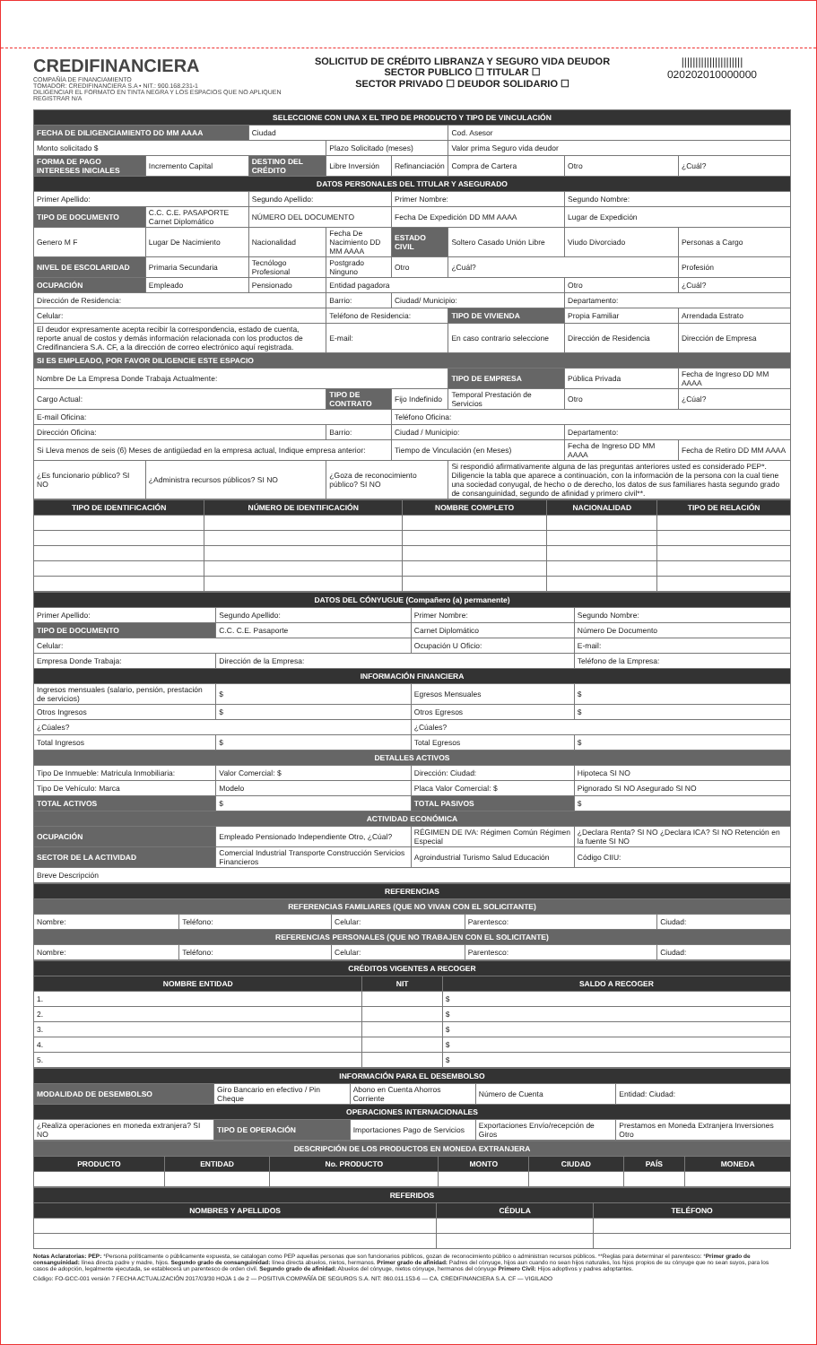CREDIFINANCIERA
COMPAÑÍA DE FINANCIAMIENTO
TOMADOR: CREDIFINANCIERA S.A • NIT.: 900.168.231-1
DILIGENCIAR EL FORMATO EN TINTA NEGRA Y LOS ESPACIOS QUE NO APLIQUEN REGISTRAR N/A
SOLICITUD DE CRÉDITO LIBRANZA Y SEGURO VIDA DEUDOR
SECTOR PUBLICO ☐ TITULAR ☐
SECTOR PRIVADO ☐ DEUDOR SOLIDARIO ☐
||||||||||||||||||||||
020202010000000
| SELECCIONE CON UNA X EL TIPO DE PRODUCTO Y TIPO DE VINCULACIÓN | | | | | | | |
| --- | --- | --- | --- | --- | --- | --- | --- |
| FECHA DE DILIGENCIAMIENTO DD MM AAAA | | Ciudad | | | Cod. Asesor | | |
| Monto solicitado $ | | | Plazo Solicitado (meses) | | Valor prima Seguro vida deudor | | |
| FORMA DE PAGO INTERESES INICIALES | Incremento Capital | DESTINO DEL CRÉDITO | Libre Inversión | Refinanciación | Compra de Cartera | Otro | ¿Cuál? |
| DATOS PERSONALES DEL TITULAR Y ASEGURADO | | | | | | | |
| Primer Apellido: | | Segundo Apellido: | | Primer Nombre: | | Segundo Nombre: | |
| TIPO DE DOCUMENTO | C.C. C.E. PASAPORTE Carnet Diplomático | NÚMERO DEL DOCUMENTO | | Fecha De Expedición DD MM AAAA | | Lugar de Expedición | |
| Genero M F | Lugar De Nacimiento | Nacionalidad | Fecha De Nacimiento DD MM AAAA | ESTADO CIVIL | Soltero Casado Unión Libre | Viudo Divorciado | Personas a Cargo |
| NIVEL DE ESCOLARIDAD | Primaria Secundaria | Tecnólogo Profesional | Postgrado Ninguno | Otro | ¿Cuál? | | Profesión |
| OCUPACIÓN | Empleado | Pensionado | Entidad pagadora | | | Otro | ¿Cuál? |
| Dirección de Residencia: | | | Barrio: | Ciudad/ Municipio: | | Departamento: | |
| Celular: | | | Teléfono de Residencia: | | TIPO DE VIVIENDA | Propia Familiar | Arrendada Estrato |
| El deudor expresamente acepta recibir la correspondencia, estado de cuenta, reporte anual de costos y demás información relacionada con los productos de Credifinanciera S.A. CF, a la dirección de correo electrónico aquí registrada. | | | E-mail: | | En caso contrario seleccione | Dirección de Residencia | Dirección de Empresa |
| SI ES EMPLEADO, POR FAVOR DILIGENCIE ESTE ESPACIO | | | | | | | |
| Nombre De La Empresa Donde Trabaja Actualmente: | | | | | TIPO DE EMPRESA | Pública Privada | Fecha de Ingreso DD MM AAAA |
| Cargo Actual: | | | TIPO DE CONTRATO | Fijo Indefinido | Temporal Prestación de Servicios | Otro | ¿Cúal? |
| E-mail Oficina: | | | | Teléfono Oficina: | | | |
| Dirección Oficina: | | | Barrio: | Ciudad / Municipio: | | Departamento: | |
| Si Lleva menos de seis (6) Meses de antigüedad en la empresa actual, Indique empresa anterior: | | | | Tiempo de Vinculación (en Meses) | | Fecha de Ingreso DD MM AAAA | Fecha de Retiro DD MM AAAA |
| ¿Es funcionario público? SI NO | ¿Administra recursos públicos? SI NO | | ¿Goza de reconocimiento público? SI NO | | Si respondió afirmativamente alguna de las preguntas anteriores usted es considerado PEP*. Diligencie la tabla que aparece a continuación, con la información de la persona con la cual tiene una sociedad conyugal, de hecho o de derecho, los datos de sus familiares hasta segundo grado de consanguinidad, segundo de afinidad y primero civil**. | | |
| TIPO DE IDENTIFICACIÓN | NÚMERO DE IDENTIFICACIÓN | NOMBRE COMPLETO | NACIONALIDAD | TIPO DE RELACIÓN |
| --- | --- | --- | --- | --- |
| DATOS DEL CÓNYUGUE (Compañero (a) permanente) | | | |
| --- | --- | --- | --- |
| Primer Apellido: | Segundo Apellido: | Primer Nombre: | Segundo Nombre: |
| TIPO DE DOCUMENTO | C.C. C.E. Pasaporte | Carnet Diplomático | Número De Documento |
| Celular: | | Ocupación U Oficio: | E-mail: |
| Empresa Donde Trabaja: | Dirección de la Empresa: | | Teléfono de la Empresa: |
| INFORMACIÓN FINANCIERA | | | |
| Ingresos mensuales (salario, pensión, prestación de servicios) | $ | Egresos Mensuales | $ |
| Otros Ingresos | $ | Otros Egresos | $ |
| ¿Cúales? | | ¿Cúales? | |
| Total Ingresos | $ | Total Egresos | $ |
| DETALLES ACTIVOS | | | |
| Tipo De Inmueble: Matricula Inmobiliaria: | Valor Comercial: $ | Dirección: Ciudad: | Hipoteca SI NO |
| Tipo De Vehículo: Marca | Modelo | Placa Valor Comercial: $ | Pignorado SI NO Asegurado SI NO |
| TOTAL ACTIVOS | $ | TOTAL PASIVOS | $ |
| ACTIVIDAD ECONÓMICA | | | |
| OCUPACIÓN | Empleado Pensionado Independiente Otro, ¿Cúal? | RÉGIMEN DE IVA: Régimen Común Régimen Especial | ¿Declara Renta? SI NO ¿Declara ICA? SI NO Retención en la fuente SI NO |
| SECTOR DE LA ACTIVIDAD | Comercial Industrial Transporte Construcción Servicios Financieros | Agroindustrial Turismo Salud Educación | Código CIIU: |
| Breve Descripción | | | |
| REFERENCIAS | | | | |
| --- | --- | --- | --- | --- |
| REFERENCIAS FAMILIARES (QUE NO VIVAN CON EL SOLICITANTE) | | | | |
| Nombre: | Teléfono: | Celular: | Parentesco: | Ciudad: |
| REFERENCIAS PERSONALES (QUE NO TRABAJEN CON EL SOLICITANTE) | | | | |
| Nombre: | Teléfono: | Celular: | Parentesco: | Ciudad: |
| CRÉDITOS VIGENTES A RECOGER | | |
| --- | --- | --- |
| NOMBRE ENTIDAD | NIT | SALDO A RECOGER |
| 1. | | $ |
| 2. | | $ |
| 3. | | $ |
| 4. | | $ |
| 5. | | $ |
| INFORMACIÓN PARA EL DESEMBOLSO | | | | |
| --- | --- | --- | --- | --- |
| MODALIDAD DE DESEMBOLSO | Giro Bancario en efectivo / Pin Cheque | Abono en Cuenta Ahorros Corriente | Número de Cuenta | Entidad: Ciudad: |
| OPERACIONES INTERNACIONALES | | | | |
| ¿Realiza operaciones en moneda extranjera? SI NO | TIPO DE OPERACIÓN | Importaciones Pago de Servicios | Exportaciones Envío/recepción de Giros | Prestamos en Moneda Extranjera Inversiones Otro |
| DESCRIPCIÓN DE LOS PRODUCTOS EN MONEDA EXTRANJERA | | | | | | |
| PRODUCTO | ENTIDAD | No. PRODUCTO | MONTO | CIUDAD | PAÍS | MONEDA |
| REFERIDOS | | |
| --- | --- | --- |
| NOMBRES Y APELLIDOS | CÉDULA | TELÉFONO |
Notas Aclaratorias: PEP: *Persona políticamente o públicamente expuesta, se catalogan como PEP aquellas personas que son funcionarios públicos, gozan de reconocimiento público o administran recursos públicos. **Reglas para determinar el parentesco: *Primer grado de consanguinidad: línea directa padre y madre, hijos. Segundo grado de consanguinidad: línea directa abuelos, nietos, hermanos. Primer grado de afinidad: Padres del cónyuge, hijos aun cuando no sean hijos naturales, los hijos propios de su cónyuge que no sean suyos, para los casos de adopción, legalmente ejecutada, se establecerá un parentesco de orden civil. Segundo grado de afinidad: Abuelos del cónyuge, nietos cónyuge, hermanos del cónyuge Primero Civil: Hijos adoptivos y padres adoptantes.
Código: FO-GCC-001 versión 7 FECHA ACTUALIZACIÓN 2017/03/30 HOJA 1 de 2 — POSITIVA COMPAÑÍA DE SEGUROS S.A. NIT: 860.011.153-6 — CA. CREDIFINANCIERA S.A. CF — VIGILADO